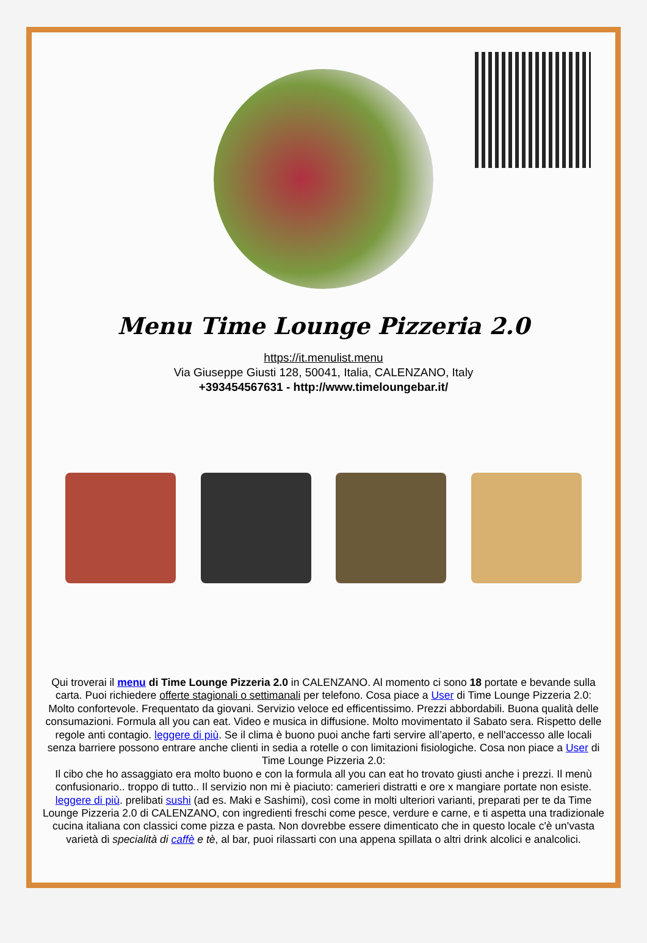Menu Time Lounge Pizzeria 2.0
https://it.menulist.menu
Via Giuseppe Giusti 128, 50041, Italia, CALENZANO, Italy
+393454567631 - http://www.timeloungebar.it/
Qui troverai il menu di Time Lounge Pizzeria 2.0 in CALENZANO. Al momento ci sono 18 portate e bevande sulla carta. Puoi richiedere offerte stagionali o settimanali per telefono. Cosa piace a User di Time Lounge Pizzeria 2.0:
Molto confortevole. Frequentato da giovani. Servizio veloce ed efficentissimo. Prezzi abbordabili. Buona qualità delle consumazioni. Formula all you can eat. Video e musica in diffusione. Molto movimentato il Sabato sera. Rispetto delle regole anti contagio. leggere di più. Se il clima è buono puoi anche farti servire all’aperto, e nell'accesso alle locali senza barriere possono entrare anche clienti in sedia a rotelle o con limitazioni fisiologiche. Cosa non piace a User di Time Lounge Pizzeria 2.0:
Il cibo che ho assaggiato era molto buono e con la formula all you can eat ho trovato giusti anche i prezzi. Il menù confusionario.. troppo di tutto.. Il servizio non mi è piaciuto: camerieri distratti e ore x mangiare portate non esiste. leggere di più. prelibati sushi (ad es. Maki e Sashimi), così come in molti ulteriori varianti, preparati per te da Time Lounge Pizzeria 2.0 di CALENZANO, con ingredienti freschi come pesce, verdure e carne, e ti aspetta una tradizionale cucina italiana con classici come pizza e pasta. Non dovrebbe essere dimenticato che in questo locale c'è un'vasta varietà di specialità di caffè e tè, al bar, puoi rilassarti con una appena spillata o altri drink alcolici e analcolici.